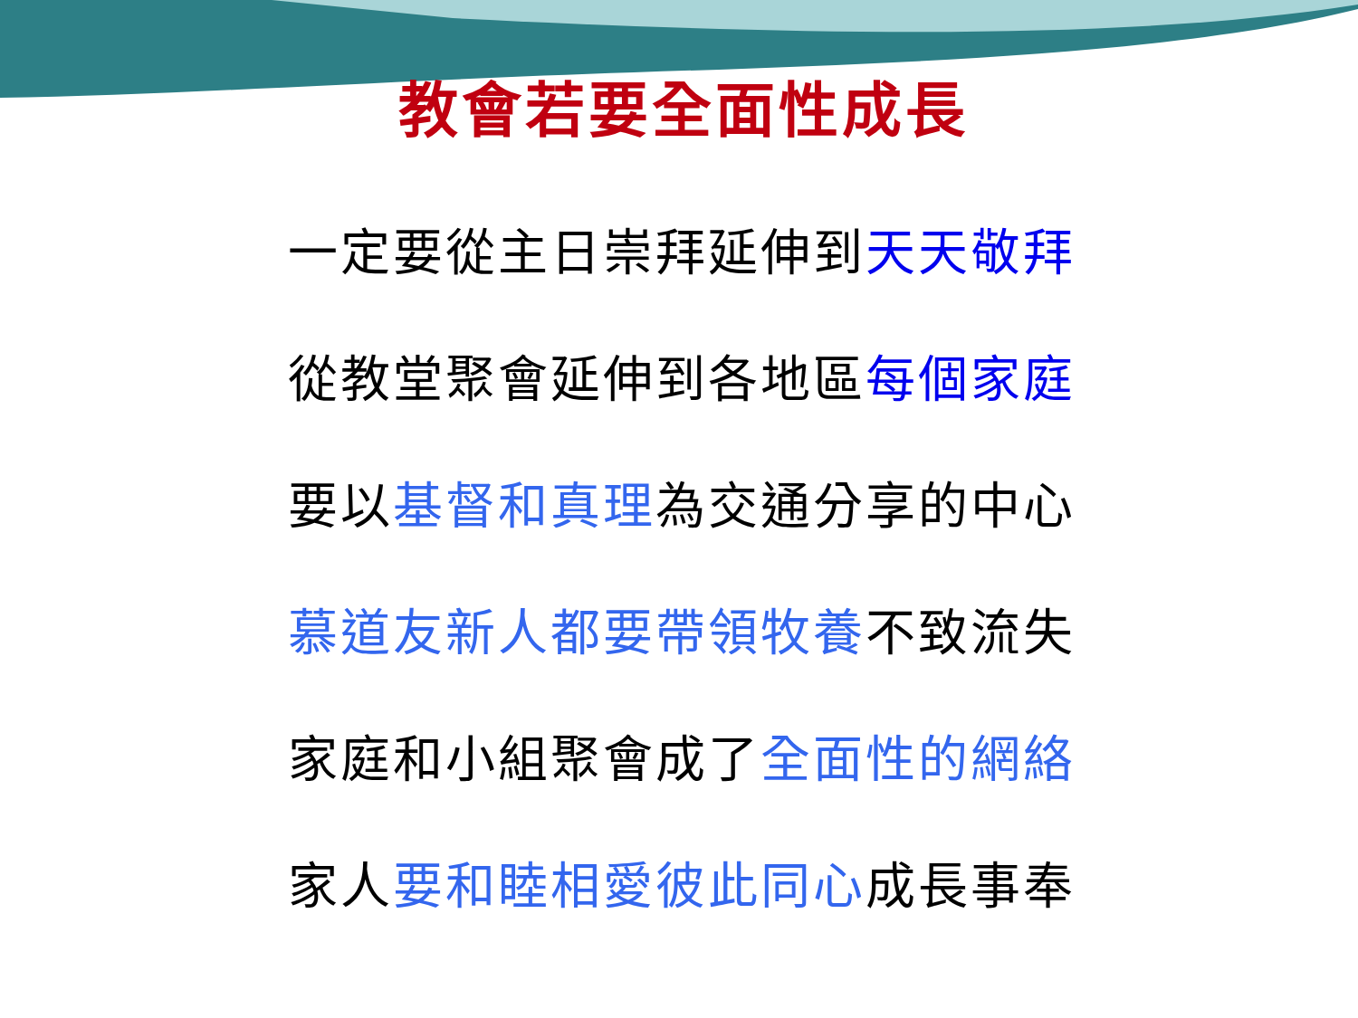教會若要全面性成長
一定要從主日崇拜延伸到天天敬拜
從教堂聚會延伸到各地區每個家庭
要以基督和真理為交通分享的中心
慕道友新人都要帶領牧養不致流失
家庭和小組聚會成了全面性的網絡
家人要和睦相愛彼此同心成長事奉